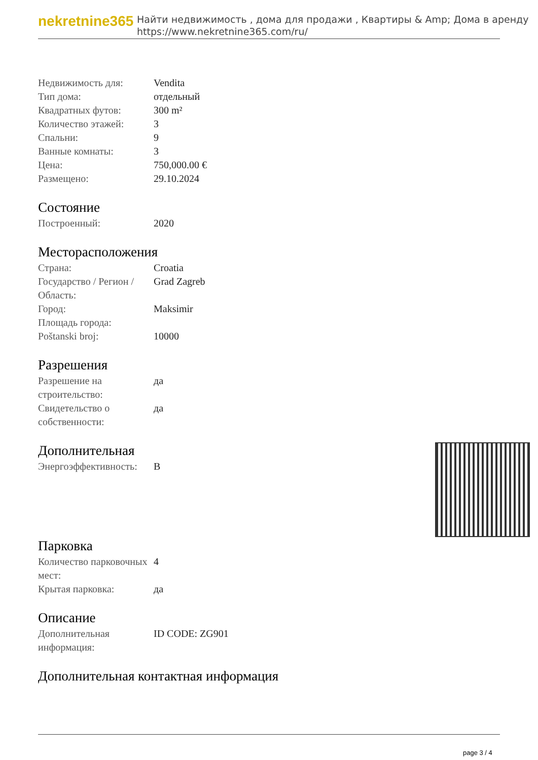nekretnine365
Найти недвижимость , дома для продажи , Квартиры & Amp; Дома в аренду
https://www.nekretnine365.com/ru/
| Недвижимость для: | Vendita |
| Тип дома: | отдельный |
| Квадратных футов: | 300 m² |
| Количество этажей: | 3 |
| Спальни: | 9 |
| Ванные комнаты: | 3 |
| Цена: | 750,000.00 € |
| Размещено: | 29.10.2024 |
Состояние
| Построенный: | 2020 |
Месторасположения
| Страна: | Croatia |
| Государство / Регион / Область: | Grad Zagreb |
| Город: | Maksimir |
| Площадь города: | |
| Poštanski broj: | 10000 |
Разрешения
| Разрешение на строительство: | да |
| Свидетельство о собственности: | да |
Дополнительная
| Энергоэффективность: | B |
Парковка
| Количество парковочных мест: | 4 |
| Крытая парковка: | да |
Описание
| Дополнительная информация: | ID CODE: ZG901 |
Дополнительная контактная информация
page 3 / 4